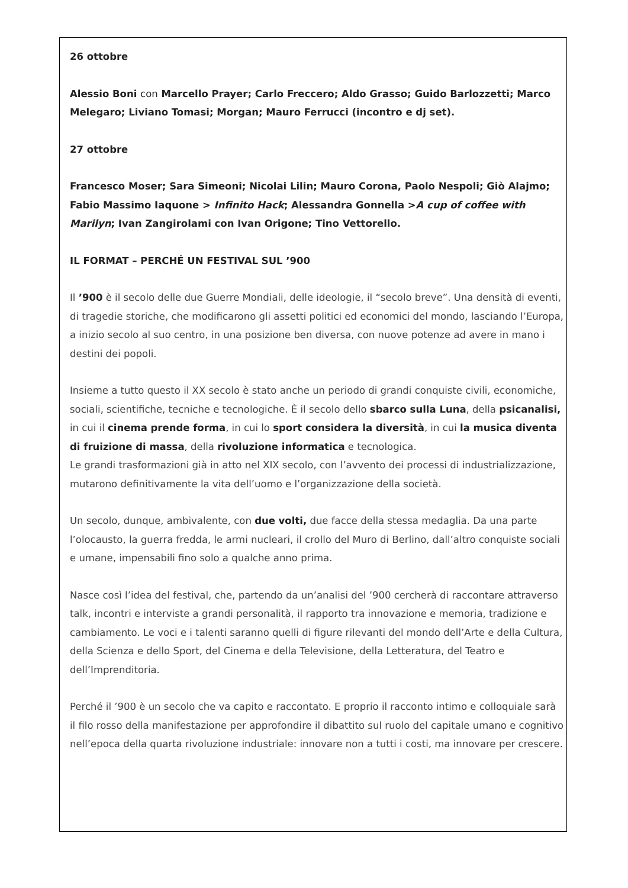26 ottobre
Alessio Boni con Marcello Prayer; Carlo Freccero; Aldo Grasso; Guido Barlozzetti; Marco Melegaro; Liviano Tomasi; Morgan; Mauro Ferrucci (incontro e dj set).
27 ottobre
Francesco Moser; Sara Simeoni; Nicolai Lilin; Mauro Corona, Paolo Nespoli; Giò Alajmo; Fabio Massimo Iaquone > Infinito Hack; Alessandra Gonnella >A cup of coffee with Marilyn; Ivan Zangirolami con Ivan Origone; Tino Vettorello.
IL FORMAT – PERCHÉ UN FESTIVAL SUL ’900
Il ’900 è il secolo delle due Guerre Mondiali, delle ideologie, il “secolo breve”. Una densità di eventi, di tragedie storiche, che modificarono gli assetti politici ed economici del mondo, lasciando l’Europa, a inizio secolo al suo centro, in una posizione ben diversa, con nuove potenze ad avere in mano i destini dei popoli.
Insieme a tutto questo il XX secolo è stato anche un periodo di grandi conquiste civili, economiche, sociali, scientifiche, tecniche e tecnologiche. È il secolo dello sbarco sulla Luna, della psicanalisi, in cui il cinema prende forma, in cui lo sport considera la diversità, in cui la musica diventa di fruizione di massa, della rivoluzione informatica e tecnologica.
Le grandi trasformazioni già in atto nel XIX secolo, con l’avvento dei processi di industrializzazione, mutarono definitivamente la vita dell’uomo e l’organizzazione della società.
Un secolo, dunque, ambivalente, con due volti, due facce della stessa medaglia. Da una parte l’olocausto, la guerra fredda, le armi nucleari, il crollo del Muro di Berlino, dall’altro conquiste sociali e umane, impensabili fino solo a qualche anno prima.
Nasce così l’idea del festival, che, partendo da un’analisi del ’900 cercherà di raccontare attraverso talk, incontri e interviste a grandi personalità, il rapporto tra innovazione e memoria, tradizione e cambiamento. Le voci e i talenti saranno quelli di figure rilevanti del mondo dell’Arte e della Cultura, della Scienza e dello Sport, del Cinema e della Televisione, della Letteratura, del Teatro e dell’Imprenditoria.
Perché il ’900 è un secolo che va capito e raccontato. E proprio il racconto intimo e colloquiale sarà il filo rosso della manifestazione per approfondire il dibattito sul ruolo del capitale umano e cognitivo nell’epoca della quarta rivoluzione industriale: innovare non a tutti i costi, ma innovare per crescere.